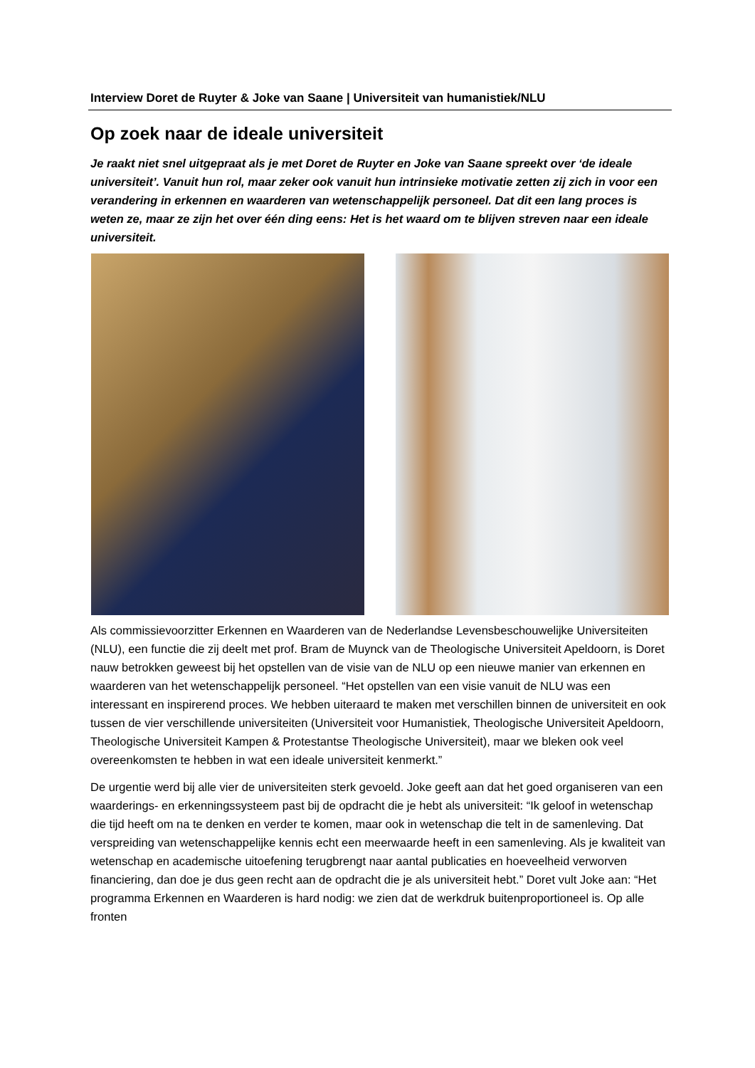Interview Doret de Ruyter & Joke van Saane | Universiteit van humanistiek/NLU
Op zoek naar de ideale universiteit
Je raakt niet snel uitgepraat als je met Doret de Ruyter en Joke van Saane spreekt over ‘de ideale universiteit’. Vanuit hun rol, maar zeker ook vanuit hun intrinsieke motivatie zetten zij zich in voor een verandering in erkennen en waarderen van wetenschappelijk personeel. Dat dit een lang proces is weten ze, maar ze zijn het over één ding eens: Het is het waard om te blijven streven naar een ideale universiteit.
Als commissievoorzitter Erkennen en Waarderen van de Nederlandse Levensbeschouwelijke Universiteiten (NLU), een functie die zij deelt met prof. Bram de Muynck van de Theologische Universiteit Apeldoorn, is Doret nauw betrokken geweest bij het opstellen van de visie van de NLU op een nieuwe manier van erkennen en waarderen van het wetenschappelijk personeel. “Het opstellen van een visie vanuit de NLU was een interessant en inspirerend proces. We hebben uiteraard te maken met verschillen binnen de universiteit en ook tussen de vier verschillende universiteiten (Universiteit voor Humanistiek, Theologische Universiteit Apeldoorn, Theologische Universiteit Kampen & Protestantse Theologische Universiteit), maar we bleken ook veel overeenkomsten te hebben in wat een ideale universiteit kenmerkt.”
De urgentie werd bij alle vier de universiteiten sterk gevoeld. Joke geeft aan dat het goed organiseren van een waarderings- en erkenningssysteem past bij de opdracht die je hebt als universiteit: “Ik geloof in wetenschap die tijd heeft om na te denken en verder te komen, maar ook in wetenschap die telt in de samenleving. Dat verspreiding van wetenschappelijke kennis echt een meerwaarde heeft in een samenleving. Als je kwaliteit van wetenschap en academische uitoefening terugbrengt naar aantal publicaties en hoeveelheid verworven financiering, dan doe je dus geen recht aan de opdracht die je als universiteit hebt.” Doret vult Joke aan: “Het programma Erkennen en Waarderen is hard nodig: we zien dat de werkdruk buitenproportioneel is. Op alle fronten